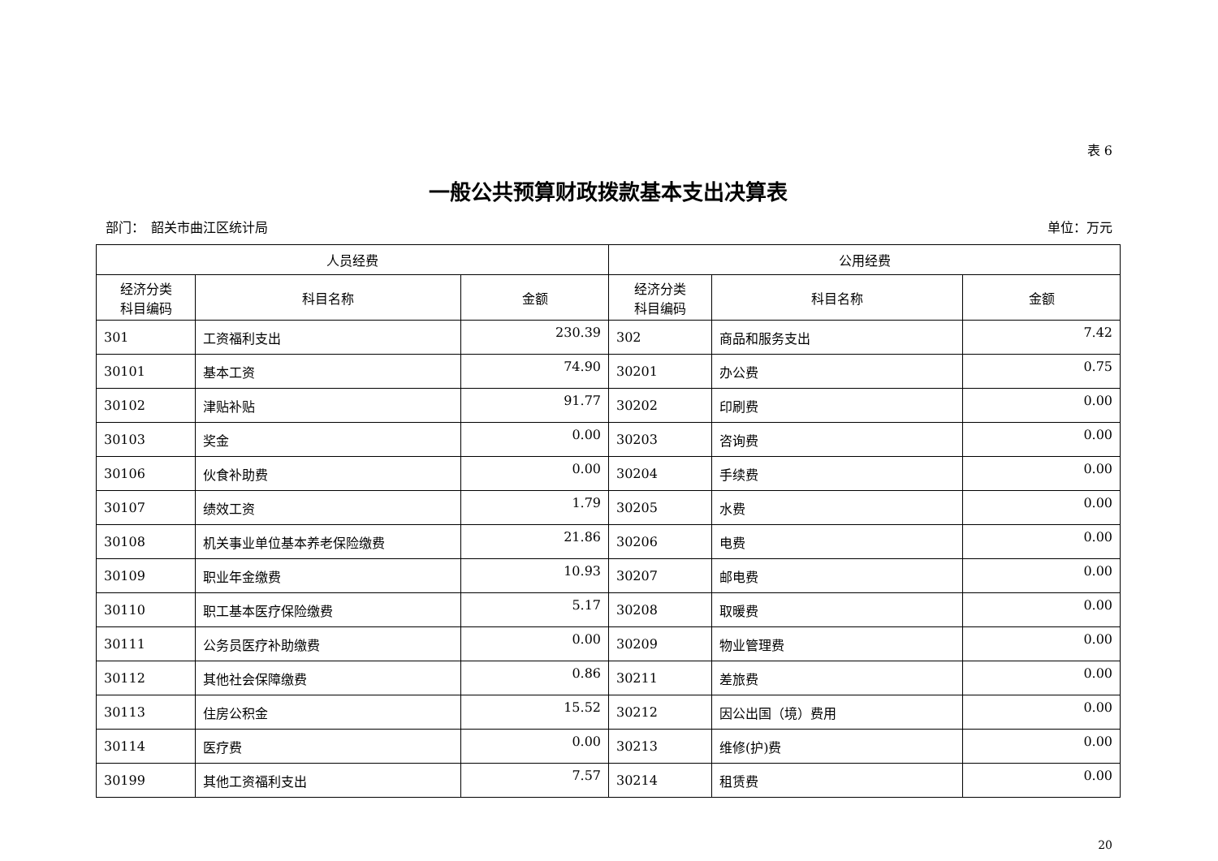表 6
一般公共预算财政拨款基本支出决算表
部门：　韶关市曲江区统计局 单位：万元
| 人员经费 | | | 公用经费 | | |
| --- | --- | --- | --- | --- | --- |
| 经济分类 科目编码 | 科目名称 | 金额 | 经济分类 科目编码 | 科目名称 | 金额 |
| 301 | 工资福利支出 | 230.39 | 302 | 商品和服务支出 | 7.42 |
| 30101 | 基本工资 | 74.90 | 30201 | 办公费 | 0.75 |
| 30102 | 津贴补贴 | 91.77 | 30202 | 印刷费 | 0.00 |
| 30103 | 奖金 | 0.00 | 30203 | 咨询费 | 0.00 |
| 30106 | 伙食补助费 | 0.00 | 30204 | 手续费 | 0.00 |
| 30107 | 绩效工资 | 1.79 | 30205 | 水费 | 0.00 |
| 30108 | 机关事业单位基本养老保险缴费 | 21.86 | 30206 | 电费 | 0.00 |
| 30109 | 职业年金缴费 | 10.93 | 30207 | 邮电费 | 0.00 |
| 30110 | 职工基本医疗保险缴费 | 5.17 | 30208 | 取暖费 | 0.00 |
| 30111 | 公务员医疗补助缴费 | 0.00 | 30209 | 物业管理费 | 0.00 |
| 30112 | 其他社会保障缴费 | 0.86 | 30211 | 差旅费 | 0.00 |
| 30113 | 住房公积金 | 15.52 | 30212 | 因公出国（境）费用 | 0.00 |
| 30114 | 医疗费 | 0.00 | 30213 | 维修(护)费 | 0.00 |
| 30199 | 其他工资福利支出 | 7.57 | 30214 | 租赁费 | 0.00 |
20